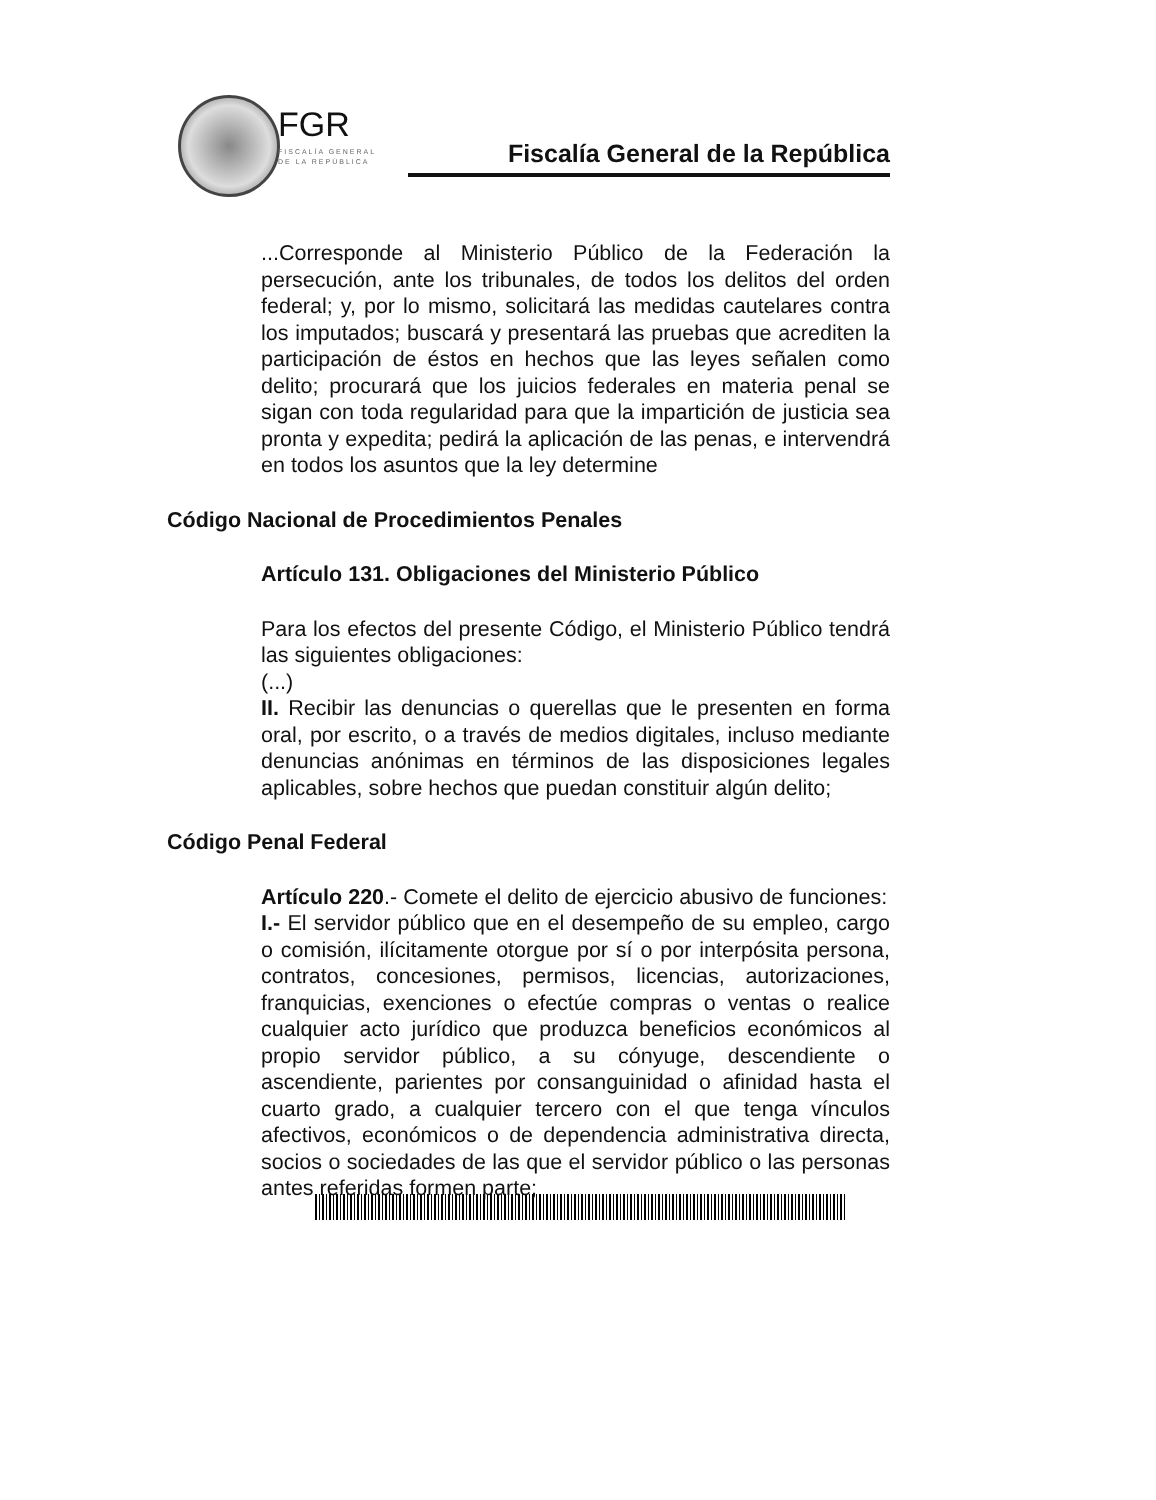FGR
FISCALÍA GENERAL
DE LA REPÚBLICA
Fiscalía General de la República
...Corresponde al Ministerio Público de la Federación la persecución, ante los tribunales, de todos los delitos del orden federal; y, por lo mismo, solicitará las medidas cautelares contra los imputados; buscará y presentará las pruebas que acrediten la participación de éstos en hechos que las leyes señalen como delito; procurará que los juicios federales en materia penal se sigan con toda regularidad para que la impartición de justicia sea pronta y expedita; pedirá la aplicación de las penas, e intervendrá en todos los asuntos que la ley determine
Código Nacional de Procedimientos Penales
Artículo 131. Obligaciones del Ministerio Público
Para los efectos del presente Código, el Ministerio Público tendrá las siguientes obligaciones:
(...)
II. Recibir las denuncias o querellas que le presenten en forma oral, por escrito, o a través de medios digitales, incluso mediante denuncias anónimas en términos de las disposiciones legales aplicables, sobre hechos que puedan constituir algún delito;
Código Penal Federal
Artículo 220.- Comete el delito de ejercicio abusivo de funciones:
I.- El servidor público que en el desempeño de su empleo, cargo o comisión, ilícitamente otorgue por sí o por interpósita persona, contratos, concesiones, permisos, licencias, autorizaciones, franquicias, exenciones o efectúe compras o ventas o realice cualquier acto jurídico que produzca beneficios económicos al propio servidor público, a su cónyuge, descendiente o ascendiente, parientes por consanguinidad o afinidad hasta el cuarto grado, a cualquier tercero con el que tenga vínculos afectivos, económicos o de dependencia administrativa directa, socios o sociedades de las que el servidor público o las personas antes referidas formen parte;